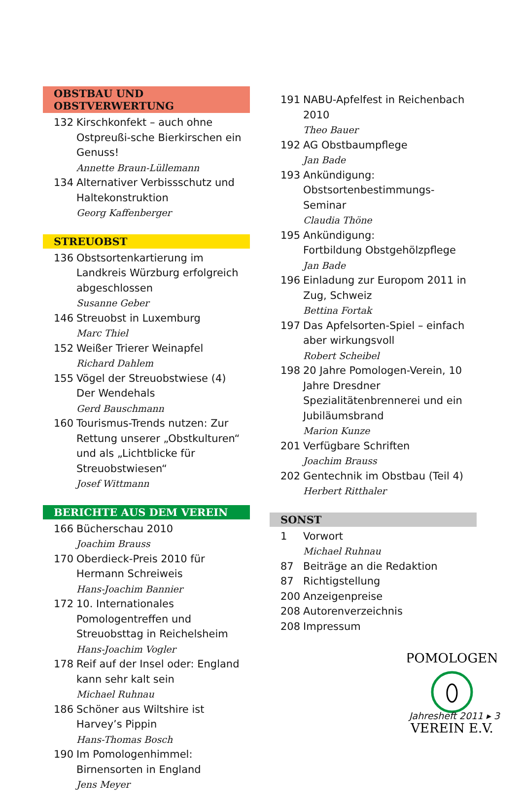OBSTBAU UND OBSTVERWERTUNG
132 Kirschkonfekt – auch ohne Ostpreußi-sche Bierkirschen ein Genuss!
Annette Braun-Lüllemann
134 Alternativer Verbissschutz und Haltekonstruktion
Georg Kaffenberger
STREUOBST
136 Obstsortenkartierung im Landkreis Würzburg erfolgreich abgeschlossen
Susanne Geber
146 Streuobst in Luxemburg
Marc Thiel
152 Weißer Trierer Weinapfel
Richard Dahlem
155 Vögel der Streuobstwiese (4)
Der Wendehals
Gerd Bauschmann
160 Tourismus-Trends nutzen: Zur Rettung unserer „Obstkulturen“ und als „Lichtblicke für Streuobstwiesen“
Josef Wittmann
BERICHTE AUS DEM VEREIN
166 Bücherschau 2010
Joachim Brauss
170 Oberdieck-Preis 2010 für Hermann Schreiweis
Hans-Joachim Bannier
172 10. Internationales Pomologentreffen und Streuobsttag in Reichelsheim
Hans-Joachim Vogler
178 Reif auf der Insel oder: England kann sehr kalt sein
Michael Ruhnau
186 Schöner aus Wiltshire ist Harvey’s Pippin
Hans-Thomas Bosch
190 Im Pomologenhimmel: Birnensorten in England
Jens Meyer
191 NABU-Apfelfest in Reichenbach 2010
Theo Bauer
192 AG Obstbaumpflege
Jan Bade
193 Ankündigung:
Obstsortenbestimmungs-Seminar
Claudia Thöne
195 Ankündigung:
Fortbildung Obstgehölzpflege
Jan Bade
196 Einladung zur Europom 2011 in Zug, Schweiz
Bettina Fortak
197 Das Apfelsorten-Spiel – einfach aber wirkungsvoll
Robert Scheibel
198 20 Jahre Pomologen-Verein, 10 Jahre Dresdner Spezialitätenbrennerei und ein Jubiläumsbrand
Marion Kunze
201 Verfügbare Schriften
Joachim Brauss
202 Gentechnik im Obstbau (Teil 4)
Herbert Ritthaler
SONST
1 Vorwort
Michael Ruhnau
87 Beiträge an die Redaktion
87 Richtigstellung
200 Anzeigenpreise
208 Autorenverzeichnis
208 Impressum
POMOLOGEN
VEREIN E.V.
Jahresheft 2011 ▸ 3